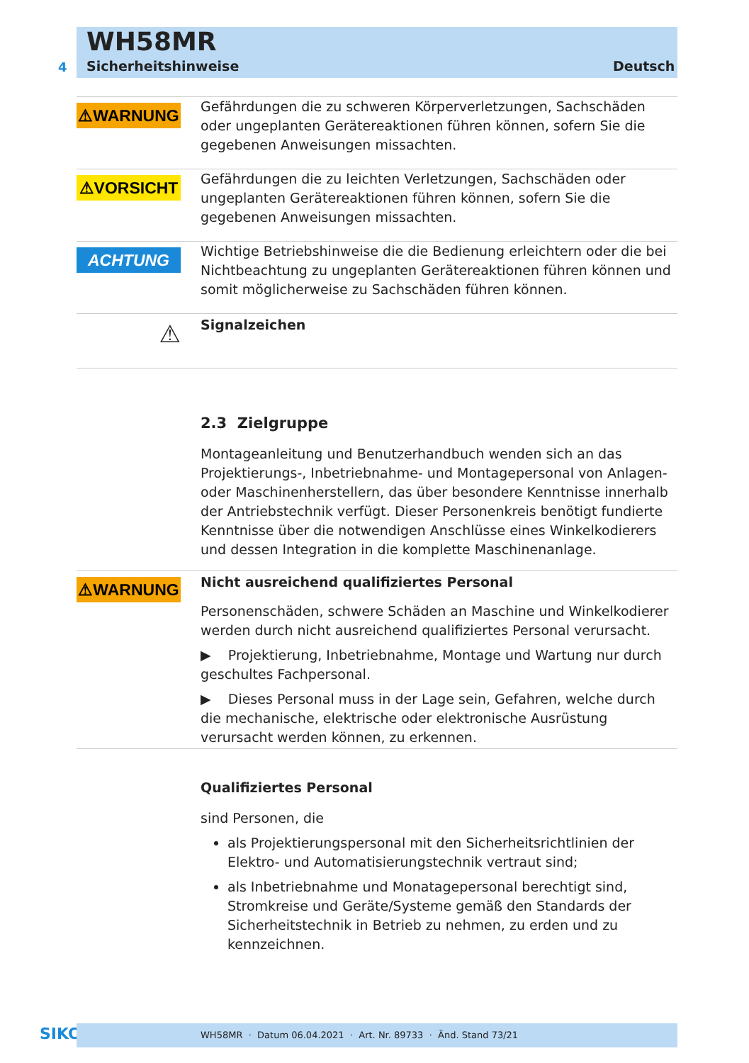WH58MR
4 Sicherheitshinweise Deutsch
⚠WARNUNG
Gefährdungen die zu schweren Körperverletzungen, Sachschäden oder ungeplanten Gerätereaktionen führen können, sofern Sie die gegebenen Anweisungen missachten.
⚠VORSICHT
Gefährdungen die zu leichten Verletzungen, Sachschäden oder ungeplanten Gerätereaktionen führen können, sofern Sie die gegebenen Anweisungen missachten.
ACHTUNG
Wichtige Betriebshinweise die die Bedienung erleichtern oder die bei Nichtbeachtung zu ungeplanten Gerätereaktionen führen können und somit möglicherweise zu Sachschäden führen können.
⚠
Signalzeichen
2.3 Zielgruppe
Montageanleitung und Benutzerhandbuch wenden sich an das Projektierungs-, Inbetriebnahme- und Montagepersonal von Anlagen- oder Maschinenherstellern, das über besondere Kenntnisse innerhalb der Antriebstechnik verfügt. Dieser Personenkreis benötigt fundierte Kenntnisse über die notwendigen Anschlüsse eines Winkelkodierers und dessen Integration in die komplette Maschinenanlage.
⚠WARNUNG
Nicht ausreichend qualifiziertes Personal
Personenschäden, schwere Schäden an Maschine und Winkelkodierer werden durch nicht ausreichend qualifiziertes Personal verursacht.
▶ Projektierung, Inbetriebnahme, Montage und Wartung nur durch geschultes Fachpersonal.
▶ Dieses Personal muss in der Lage sein, Gefahren, welche durch die mechanische, elektrische oder elektronische Ausrüstung verursacht werden können, zu erkennen.
Qualifiziertes Personal
sind Personen, die
als Projektierungspersonal mit den Sicherheitsrichtlinien der Elektro- und Automatisierungstechnik vertraut sind;
als Inbetriebnahme und Monatagepersonal berechtigt sind, Stromkreise und Geräte/Systeme gemäß den Standards der Sicherheitstechnik in Betrieb zu nehmen, zu erden und zu kennzeichnen.
SIKO WH58MR · Datum 06.04.2021 · Art. Nr. 89733 · Änd. Stand 73/21